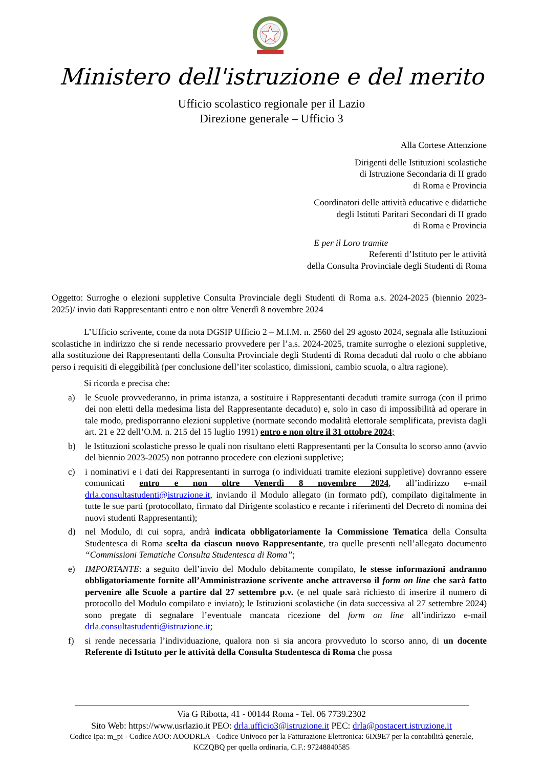Ministero dell'istruzione e del merito
Ufficio scolastico regionale per il Lazio
Direzione generale – Ufficio 3
Alla Cortese Attenzione
Dirigenti delle Istituzioni scolastiche
di Istruzione Secondaria di II grado
di Roma e Provincia
Coordinatori delle attività educative e didattiche
degli Istituti Paritari Secondari di II grado
di Roma e Provincia
E per il Loro tramite
Referenti d’Istituto per le attività
della Consulta Provinciale degli Studenti di Roma
Oggetto: Surroghe o elezioni suppletive Consulta Provinciale degli Studenti di Roma a.s. 2024-2025 (biennio 2023-2025)/ invio dati Rappresentanti entro e non oltre Venerdì 8 novembre 2024
L’Ufficio scrivente, come da nota DGSIP Ufficio 2 – M.I.M. n. 2560 del 29 agosto 2024, segnala alle Istituzioni scolastiche in indirizzo che si rende necessario provvedere per l’a.s. 2024-2025, tramite surroghe o elezioni suppletive, alla sostituzione dei Rappresentanti della Consulta Provinciale degli Studenti di Roma decaduti dal ruolo o che abbiano perso i requisiti di eleggibilità (per conclusione dell’iter scolastico, dimissioni, cambio scuola, o altra ragione).
Si ricorda e precisa che:
a) le Scuole provvederanno, in prima istanza, a sostituire i Rappresentanti decaduti tramite surroga (con il primo dei non eletti della medesima lista del Rappresentante decaduto) e, solo in caso di impossibilità ad operare in tale modo, predisporranno elezioni suppletive (normate secondo modalità elettorale semplificata, prevista dagli art. 21 e 22 dell’O.M. n. 215 del 15 luglio 1991) entro e non oltre il 31 ottobre 2024;
b) le Istituzioni scolastiche presso le quali non risultano eletti Rappresentanti per la Consulta lo scorso anno (avvio del biennio 2023-2025) non potranno procedere con elezioni suppletive;
c) i nominativi e i dati dei Rappresentanti in surroga (o individuati tramite elezioni suppletive) dovranno essere comunicati entro e non oltre Venerdì 8 novembre 2024, all’indirizzo e-mail drla.consultastudenti@istruzione.it, inviando il Modulo allegato (in formato pdf), compilato digitalmente in tutte le sue parti (protocollato, firmato dal Dirigente scolastico e recante i riferimenti del Decreto di nomina dei nuovi studenti Rappresentanti);
d) nel Modulo, di cui sopra, andrà indicata obbligatoriamente la Commissione Tematica della Consulta Studentesca di Roma scelta da ciascun nuovo Rappresentante, tra quelle presenti nell’allegato documento “Commissioni Tematiche Consulta Studentesca di Roma”;
e) IMPORTANTE: a seguito dell’invio del Modulo debitamente compilato, le stesse informazioni andranno obbligatoriamente fornite all’Amministrazione scrivente anche attraverso il form on line che sarà fatto pervenire alle Scuole a partire dal 27 settembre p.v. (e nel quale sarà richiesto di inserire il numero di protocollo del Modulo compilato e inviato); le Istituzioni scolastiche (in data successiva al 27 settembre 2024) sono pregate di segnalare l’eventuale mancata ricezione del form on line all’indirizzo e-mail drla.consultastudenti@istruzione.it;
f) si rende necessaria l’individuazione, qualora non si sia ancora provveduto lo scorso anno, di un docente Referente di Istituto per le attività della Consulta Studentesca di Roma che possa
Via G Ribotta, 41 - 00144 Roma - Tel. 06 7739.2302
Sito Web: https://www.usrlazio.it PEO: drla.ufficio3@istruzione.it PEC: drla@postacert.istruzione.it
Codice Ipa: m_pi - Codice AOO: AOODRLA - Codice Univoco per la Fatturazione Elettronica: 6IX9E7 per la contabilità generale,
KCZQBQ per quella ordinaria, C.F.: 97248840585